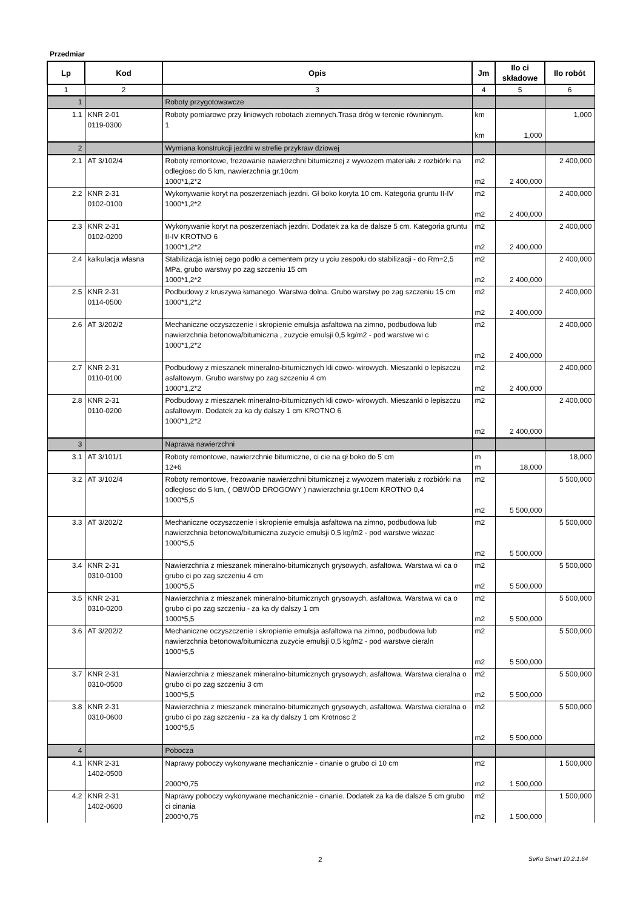Przedmiar
| Lp | Kod | Opis | Jm | Ilo ci składowe | Ilo robót |
| --- | --- | --- | --- | --- | --- |
| 1 | 2 | 3 | 4 | 5 | 6 |
| 1 | | Roboty przygotowawcze | | | |
| 1.1 | KNR 2-01 0119-0300 | Roboty pomiarowe przy liniowych robotach ziemnych.Trasa dróg w terenie równinnym. 1 | km km | 1,000 | 1,000 |
| 2 | | Wymiana konstrukcji jezdni w strefie przykraw dziowej | | | |
| 2.1 | AT 3/102/4 | Roboty remontowe, frezowanie nawierzchni bitumicznej z wywozem materiału z rozbiórki na odległosc do 5 km, nawierzchnia gr.10cm 1000*1,2*2 | m2 m2 | 2 400,000 | 2 400,000 |
| 2.2 | KNR 2-31 0102-0100 | Wykonywanie koryt na poszerzeniach jezdni. Gł boko koryta 10 cm. Kategoria gruntu II-IV 1000*1,2*2 | m2 m2 | 2 400,000 | 2 400,000 |
| 2.3 | KNR 2-31 0102-0200 | Wykonywanie koryt na poszerzeniach jezdni. Dodatek za ka de dalsze 5 cm. Kategoria gruntu II-IV KROTNO 6 1000*1,2*2 | m2 m2 | 2 400,000 | 2 400,000 |
| 2.4 | kalkulacja własna | Stabilizacja istniej cego podło a cementem przy u yciu zespołu do stabilizacji - do Rm=2,5 MPa, grubo warstwy po zag szczeniu 15 cm 1000*1,2*2 | m2 m2 | 2 400,000 | 2 400,000 |
| 2.5 | KNR 2-31 0114-0500 | Podbudowy z kruszywa łamanego. Warstwa dolna. Grubo warstwy po zag szczeniu 15 cm 1000*1,2*2 | m2 m2 | 2 400,000 | 2 400,000 |
| 2.6 | AT 3/202/2 | Mechaniczne oczyszczenie i skropienie emulsja asfaltowa na zimno, podbudowa lub nawierzchnia betonowa/bitumiczna , zuzycie emulsji 0,5 kg/m2 - pod warstwe wi c 1000*1,2*2 | m2 m2 | 2 400,000 | 2 400,000 |
| 2.7 | KNR 2-31 0110-0100 | Podbudowy z mieszanek mineralno-bitumicznych kli cowo- wirowych. Mieszanki o lepiszczu asfaltowym. Grubo warstwy po zag szczeniu 4 cm 1000*1,2*2 | m2 m2 | 2 400,000 | 2 400,000 |
| 2.8 | KNR 2-31 0110-0200 | Podbudowy z mieszanek mineralno-bitumicznych kli cowo- wirowych. Mieszanki o lepiszczu asfaltowym. Dodatek za ka dy dalszy 1 cm KROTNO 6 1000*1,2*2 | m2 m2 | 2 400,000 | 2 400,000 |
| 3 | | Naprawa nawierzchni | | | |
| 3.1 | AT 3/101/1 | Roboty remontowe, nawierzchnie bitumiczne, ci cie na gł boko do 5˙cm 12+6 | m m | 18,000 | 18,000 |
| 3.2 | AT 3/102/4 | Roboty remontowe, frezowanie nawierzchni bitumicznej z wywozem materiału z rozbiórki na odległosc do 5 km, ( OBWÓD DROGOWY ) nawierzchnia gr.10cm KROTNO 0,4 1000*5,5 | m2 m2 | 5 500,000 | 5 500,000 |
| 3.3 | AT 3/202/2 | Mechaniczne oczyszczenie i skropienie emulsja asfaltowa na zimno, podbudowa lub nawierzchnia betonowa/bitumiczna zuzycie emulsji 0,5 kg/m2 - pod warstwe wiazac 1000*5,5 | m2 m2 | 5 500,000 | 5 500,000 |
| 3.4 | KNR 2-31 0310-0100 | Nawierzchnia z mieszanek mineralno-bitumicznych grysowych, asfaltowa. Warstwa wi ca o grubo ci po zag szczeniu 4 cm 1000*5,5 | m2 m2 | 5 500,000 | 5 500,000 |
| 3.5 | KNR 2-31 0310-0200 | Nawierzchnia z mieszanek mineralno-bitumicznych grysowych, asfaltowa. Warstwa wi ca o grubo ci po zag szczeniu - za ka dy dalszy 1 cm 1000*5,5 | m2 m2 | 5 500,000 | 5 500,000 |
| 3.6 | AT 3/202/2 | Mechaniczne oczyszczenie i skropienie emulsja asfaltowa na zimno, podbudowa lub nawierzchnia betonowa/bitumiczna zuzycie emulsji 0,5 kg/m2 - pod warstwe cieraln 1000*5,5 | m2 m2 | 5 500,000 | 5 500,000 |
| 3.7 | KNR 2-31 0310-0500 | Nawierzchnia z mieszanek mineralno-bitumicznych grysowych, asfaltowa. Warstwa cieralna o grubo ci po zag szczeniu 3 cm 1000*5,5 | m2 m2 | 5 500,000 | 5 500,000 |
| 3.8 | KNR 2-31 0310-0600 | Nawierzchnia z mieszanek mineralno-bitumicznych grysowych, asfaltowa. Warstwa cieralna o grubo ci po zag szczeniu - za ka dy dalszy 1 cm Krotnosc 2 1000*5,5 | m2 m2 | 5 500,000 | 5 500,000 |
| 4 | | Pobocza | | | |
| 4.1 | KNR 2-31 1402-0500 | Naprawy poboczy wykonywane mechanicznie - cinanie o grubo ci 10 cm 2000*0,75 | m2 m2 | 1 500,000 | 1 500,000 |
| 4.2 | KNR 2-31 1402-0600 | Naprawy poboczy wykonywane mechanicznie - cinanie. Dodatek za ka de dalsze 5 cm grubo ci cinania 2000*0,75 | m2 m2 | 1 500,000 | 1 500,000 |
2 SeKo Smart 10.2.1.64